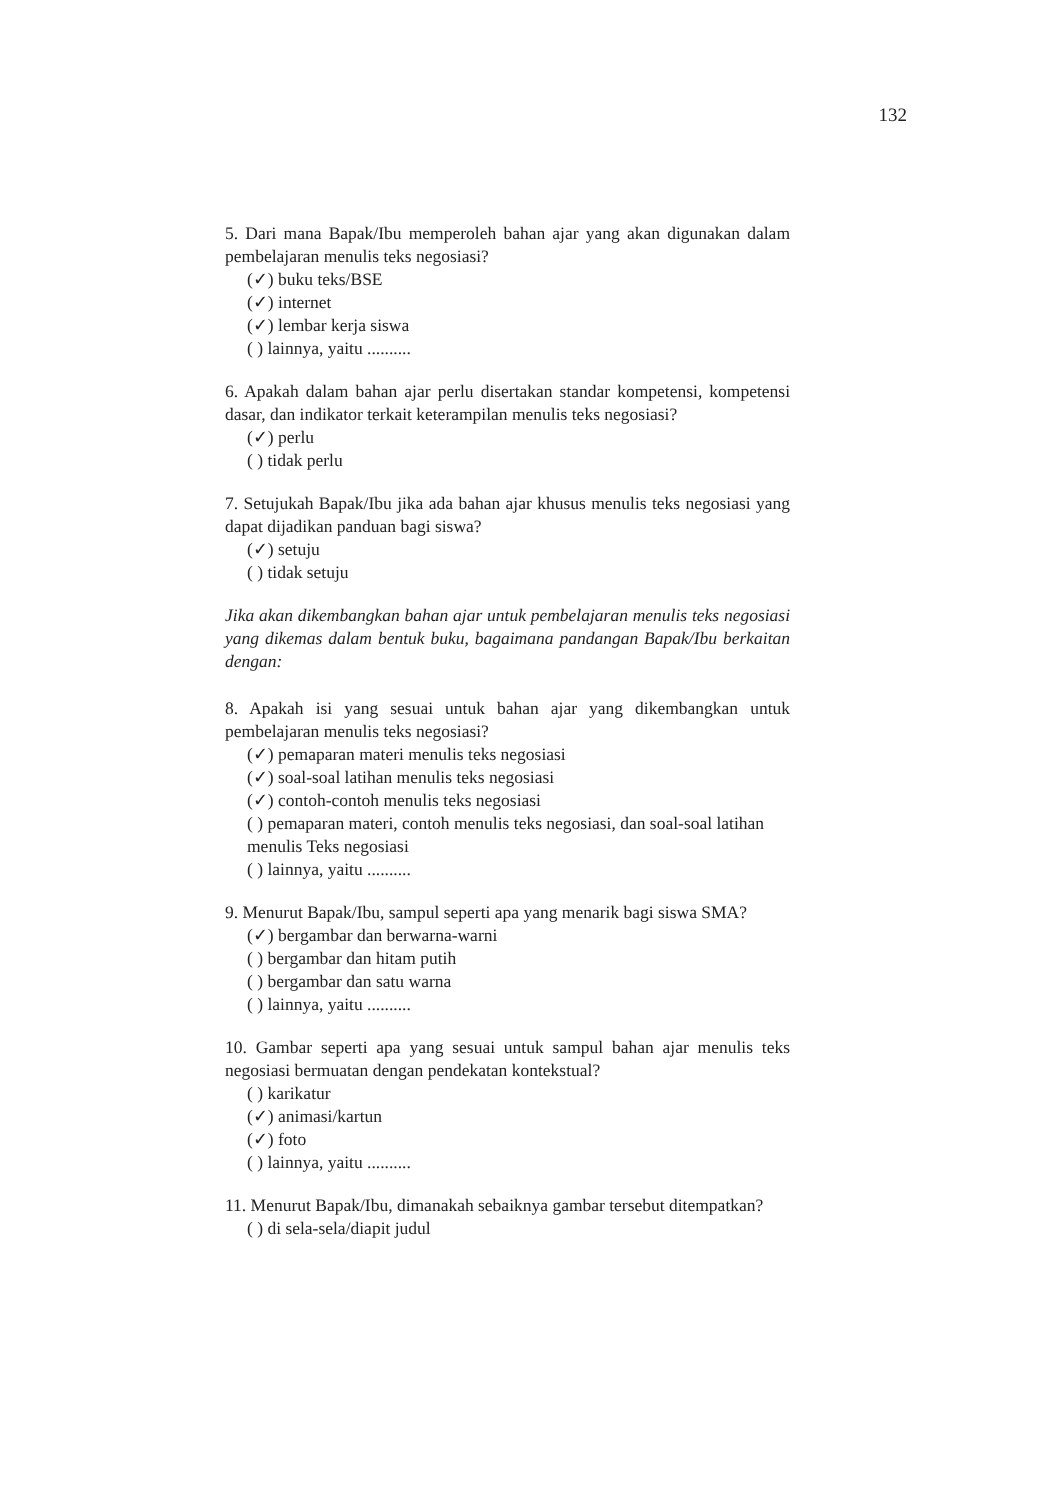132
5. Dari mana Bapak/Ibu memperoleh bahan ajar yang akan digunakan dalam pembelajaran menulis teks negosiasi?
(✓) buku teks/BSE
(✓) internet
(✓) lembar kerja siswa
( ) lainnya, yaitu ..........
6. Apakah dalam bahan ajar perlu disertakan standar kompetensi, kompetensi dasar, dan indikator terkait keterampilan menulis teks negosiasi?
(✓) perlu
( ) tidak perlu
7. Setujukah Bapak/Ibu jika ada bahan ajar khusus menulis teks negosiasi yang dapat dijadikan panduan bagi siswa?
(✓) setuju
( ) tidak setuju
Jika akan dikembangkan bahan ajar untuk pembelajaran menulis teks negosiasi yang dikemas dalam bentuk buku, bagaimana pandangan Bapak/Ibu berkaitan dengan:
8. Apakah isi yang sesuai untuk bahan ajar yang dikembangkan untuk pembelajaran menulis teks negosiasi?
(✓) pemaparan materi menulis teks negosiasi
(✓) soal-soal latihan menulis teks negosiasi
(✓) contoh-contoh menulis teks negosiasi
( ) pemaparan materi, contoh menulis teks negosiasi, dan soal-soal latihan menulis Teks negosiasi
( ) lainnya, yaitu ..........
9. Menurut Bapak/Ibu, sampul seperti apa yang menarik bagi siswa SMA?
(✓) bergambar dan berwarna-warni
( ) bergambar dan hitam putih
( ) bergambar dan satu warna
( ) lainnya, yaitu ..........
10. Gambar seperti apa yang sesuai untuk sampul bahan ajar menulis teks negosiasi bermuatan dengan pendekatan kontekstual?
( ) karikatur
(✓) animasi/kartun
(✓) foto
( ) lainnya, yaitu ..........
11. Menurut Bapak/Ibu, dimanakah sebaiknya gambar tersebut ditempatkan?
( ) di sela-sela/diapit judul